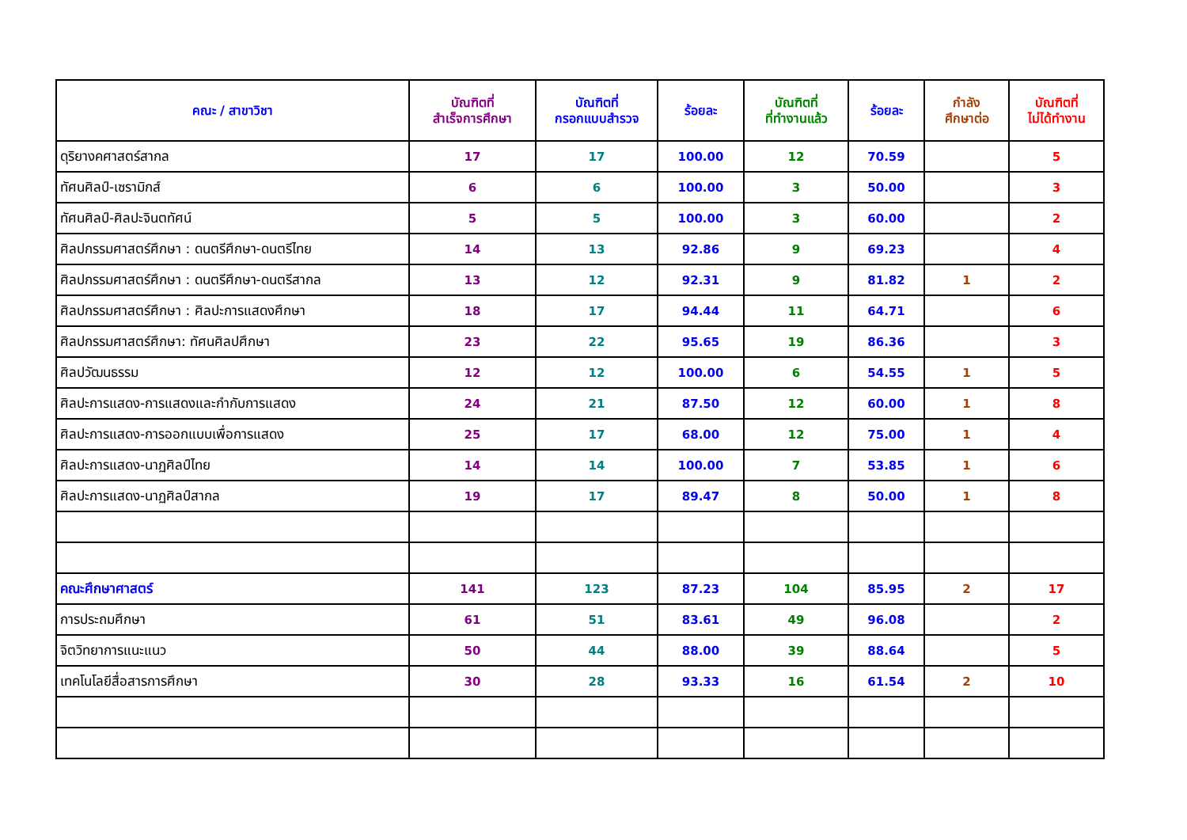| คณะ / สาขาวิชา | บัณฑิตที่ สำเร็จการศึกษา | บัณฑิตที่ กรอกแบบสำรวจ | ร้อยละ | บัณฑิตที่ ที่ทำงานแล้ว | ร้อยละ | กำลัง ศึกษาต่อ | บัณฑิตที่ ไม่ได้ทำงาน |
| --- | --- | --- | --- | --- | --- | --- | --- |
| ดุริยางคศาสตร์สากล | 17 | 17 | 100.00 | 12 | 70.59 | | 5 |
| ทัศนศิลป์-เซรามิกส์ | 6 | 6 | 100.00 | 3 | 50.00 | | 3 |
| ทัศนศิลป์-ศิลปะจินตทัศน์ | 5 | 5 | 100.00 | 3 | 60.00 | | 2 |
| ศิลปกรรมศาสตร์ศึกษา : ดนตรีศึกษา-ดนตรีไทย | 14 | 13 | 92.86 | 9 | 69.23 | | 4 |
| ศิลปกรรมศาสตร์ศึกษา : ดนตรีศึกษา-ดนตรีสากล | 13 | 12 | 92.31 | 9 | 81.82 | 1 | 2 |
| ศิลปกรรมศาสตร์ศึกษา : ศิลปะการแสดงศึกษา | 18 | 17 | 94.44 | 11 | 64.71 | | 6 |
| ศิลปกรรมศาสตร์ศึกษา: ทัศนศิลปศึกษา | 23 | 22 | 95.65 | 19 | 86.36 | | 3 |
| ศิลปวัฒนธรรม | 12 | 12 | 100.00 | 6 | 54.55 | 1 | 5 |
| ศิลปะการแสดง-การแสดงและกำกับการแสดง | 24 | 21 | 87.50 | 12 | 60.00 | 1 | 8 |
| ศิลปะการแสดง-การออกแบบเพื่อการแสดง | 25 | 17 | 68.00 | 12 | 75.00 | 1 | 4 |
| ศิลปะการแสดง-นาฏศิลป์ไทย | 14 | 14 | 100.00 | 7 | 53.85 | 1 | 6 |
| ศิลปะการแสดง-นาฏศิลป์สากล | 19 | 17 | 89.47 | 8 | 50.00 | 1 | 8 |
| คณะศึกษาศาสตร์ | 141 | 123 | 87.23 | 104 | 85.95 | 2 | 17 |
| การประถมศึกษา | 61 | 51 | 83.61 | 49 | 96.08 | | 2 |
| จิตวิทยาการแนะแนว | 50 | 44 | 88.00 | 39 | 88.64 | | 5 |
| เทคโนโลยีสื่อสารการศึกษา | 30 | 28 | 93.33 | 16 | 61.54 | 2 | 10 |